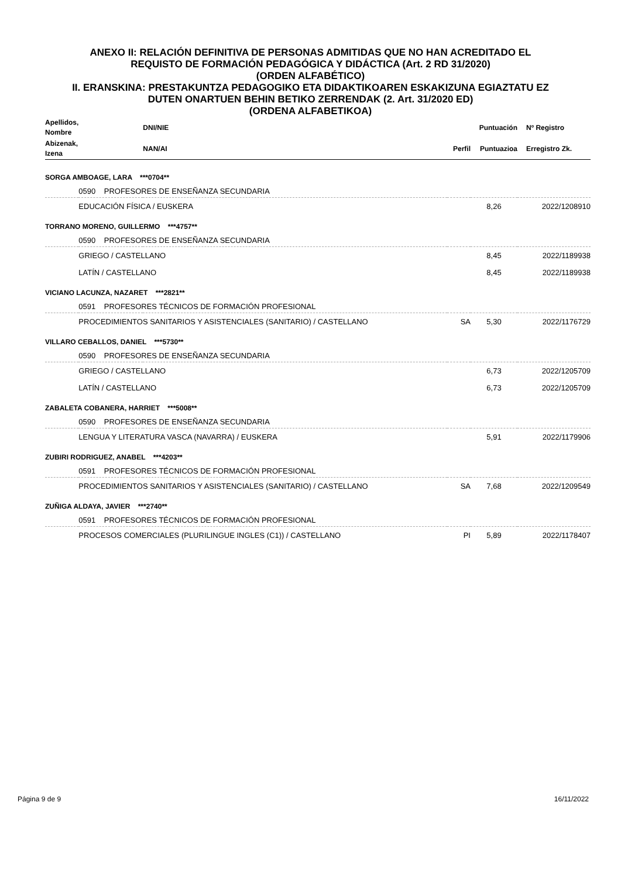ANEXO II: RELACIÓN DEFINITIVA DE PERSONAS ADMITIDAS QUE NO HAN ACREDITADO EL
REQUISTO DE FORMACIÓN PEDAGÓGICA Y DIDÁCTICA (Art. 2 RD 31/2020)
(ORDEN ALFABÉTICO)
II. ERANSKINA: PRESTAKUNTZA PEDAGOGIKO ETA DIDAKTIKOAREN ESKAKIZUNA EGIAZTATU EZ
DUTEN ONARTUEN BEHIN BETIKO ZERRENDAK (2. Art. 31/2020 ED)
(ORDENA ALFABETIKOA)
| Apellidos, Nombre | | DNI/NIE | | Puntuación | Nº Registro |
| --- | --- | --- | --- | --- | --- |
| Abizenak, Izena | | NAN/AI | Perfil | Puntuazioa | Erregistro Zk. |
| SORGA AMBOAGE, LARA ***0704** | | | | | |
| | 0590 PROFESORES DE ENSEÑANZA SECUNDARIA | | | | |
| | EDUCACIÓN FÍSICA / EUSKERA | | | 8,26 | 2022/1208910 |
| TORRANO MORENO, GUILLERMO ***4757** | | | | | |
| | 0590 PROFESORES DE ENSEÑANZA SECUNDARIA | | | | |
| | GRIEGO / CASTELLANO | | | 8,45 | 2022/1189938 |
| | LATÍN / CASTELLANO | | | 8,45 | 2022/1189938 |
| VICIANO LACUNZA, NAZARET ***2821** | | | | | |
| | 0591 PROFESORES TÉCNICOS DE FORMACIÓN PROFESIONAL | | | | |
| | PROCEDIMIENTOS SANITARIOS Y ASISTENCIALES (SANITARIO) / CASTELLANO | | SA | 5,30 | 2022/1176729 |
| VILLARO CEBALLOS, DANIEL ***5730** | | | | | |
| | 0590 PROFESORES DE ENSEÑANZA SECUNDARIA | | | | |
| | GRIEGO / CASTELLANO | | | 6,73 | 2022/1205709 |
| | LATÍN / CASTELLANO | | | 6,73 | 2022/1205709 |
| ZABALETA COBANERA, HARRIET ***5008** | | | | | |
| | 0590 PROFESORES DE ENSEÑANZA SECUNDARIA | | | | |
| | LENGUA Y LITERATURA VASCA (NAVARRA) / EUSKERA | | | 5,91 | 2022/1179906 |
| ZUBIRI RODRIGUEZ, ANABEL ***4203** | | | | | |
| | 0591 PROFESORES TÉCNICOS DE FORMACIÓN PROFESIONAL | | | | |
| | PROCEDIMIENTOS SANITARIOS Y ASISTENCIALES (SANITARIO) / CASTELLANO | | SA | 7,68 | 2022/1209549 |
| ZUÑIGA ALDAYA, JAVIER ***2740** | | | | | |
| | 0591 PROFESORES TÉCNICOS DE FORMACIÓN PROFESIONAL | | | | |
| | PROCESOS COMERCIALES (PLURILINGUE INGLES (C1)) / CASTELLANO | | PI | 5,89 | 2022/1178407 |
Página 9 de 9 16/11/2022